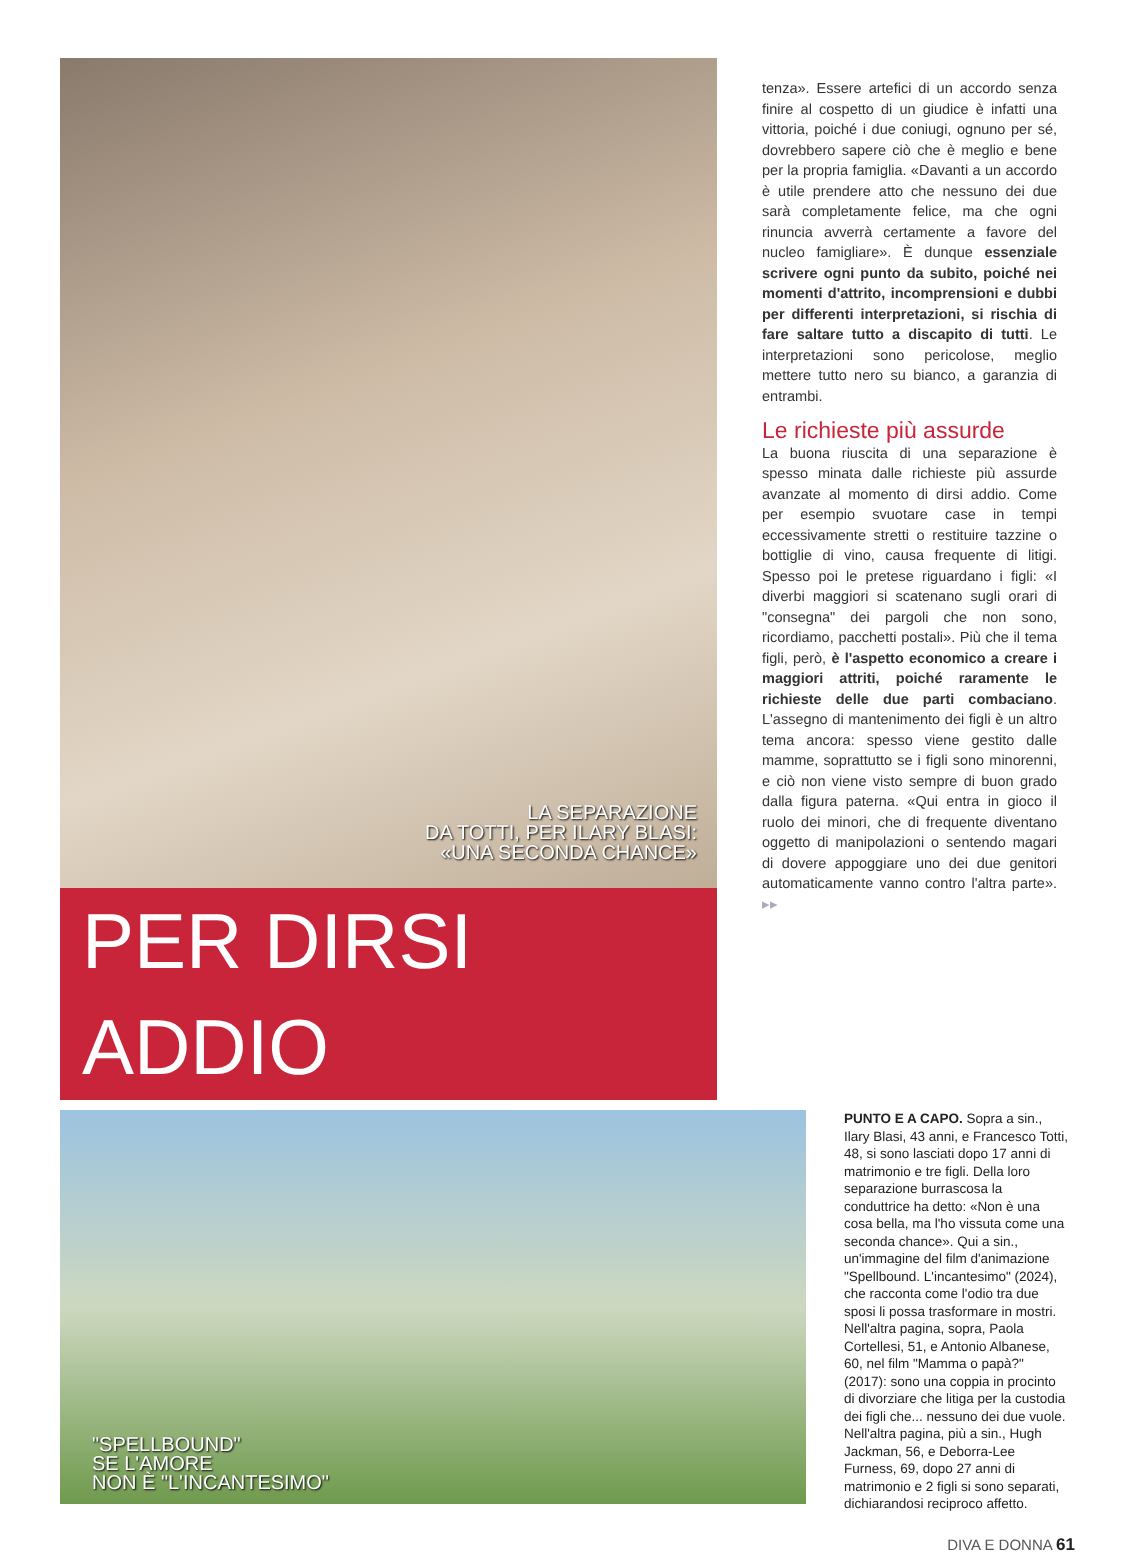LA SEPARAZIONE
DA TOTTI, PER ILARY BLASI:
«UNA SECONDA CHANCE»
PER DIRSI ADDIO
tenza». Essere artefici di un accordo senza finire al cospetto di un giudice è infatti una vittoria, poiché i due coniugi, ognuno per sé, dovrebbero sapere ciò che è meglio e bene per la propria famiglia. «Davanti a un accordo è utile prendere atto che nessuno dei due sarà completamente felice, ma che ogni rinuncia avverrà certamente a favore del nucleo famigliare». È dunque essenziale scrivere ogni punto da subito, poiché nei momenti d'attrito, incomprensioni e dubbi per differenti interpretazioni, si rischia di fare saltare tutto a discapito di tutti. Le interpretazioni sono pericolose, meglio mettere tutto nero su bianco, a garanzia di entrambi.
Le richieste più assurde
La buona riuscita di una separazione è spesso minata dalle richieste più assurde avanzate al momento di dirsi addio. Come per esempio svuotare case in tempi eccessivamente stretti o restituire tazzine o bottiglie di vino, causa frequente di litigi. Spesso poi le pretese riguardano i figli: «I diverbi maggiori si scatenano sugli orari di "consegna" dei pargoli che non sono, ricordiamo, pacchetti postali». Più che il tema figli, però, è l'aspetto economico a creare i maggiori attriti, poiché raramente le richieste delle due parti combaciano. L'assegno di mantenimento dei figli è un altro tema ancora: spesso viene gestito dalle mamme, soprattutto se i figli sono minorenni, e ciò non viene visto sempre di buon grado dalla figura paterna. «Qui entra in gioco il ruolo dei minori, che di frequente diventano oggetto di manipolazioni o sentendo magari di dovere appoggiare uno dei due genitori automaticamente vanno contro l'altra parte». ▸▸
"SPELLBOUND"
SE L'AMORE
NON È "L'INCANTESIMO"
PUNTO E A CAPO. Sopra a sin., Ilary Blasi, 43 anni, e Francesco Totti, 48, si sono lasciati dopo 17 anni di matrimonio e tre figli. Della loro separazione burrascosa la conduttrice ha detto: «Non è una cosa bella, ma l'ho vissuta come una seconda chance». Qui a sin., un'immagine del film d'animazione "Spellbound. L'incantesimo" (2024), che racconta come l'odio tra due sposi li possa trasformare in mostri. Nell'altra pagina, sopra, Paola Cortellesi, 51, e Antonio Albanese, 60, nel film "Mamma o papà?" (2017): sono una coppia in procinto di divorziare che litiga per la custodia dei figli che... nessuno dei due vuole. Nell'altra pagina, più a sin., Hugh Jackman, 56, e Deborra-Lee Furness, 69, dopo 27 anni di matrimonio e 2 figli si sono separati, dichiarandosi reciproco affetto.
DIVA E DONNA 61